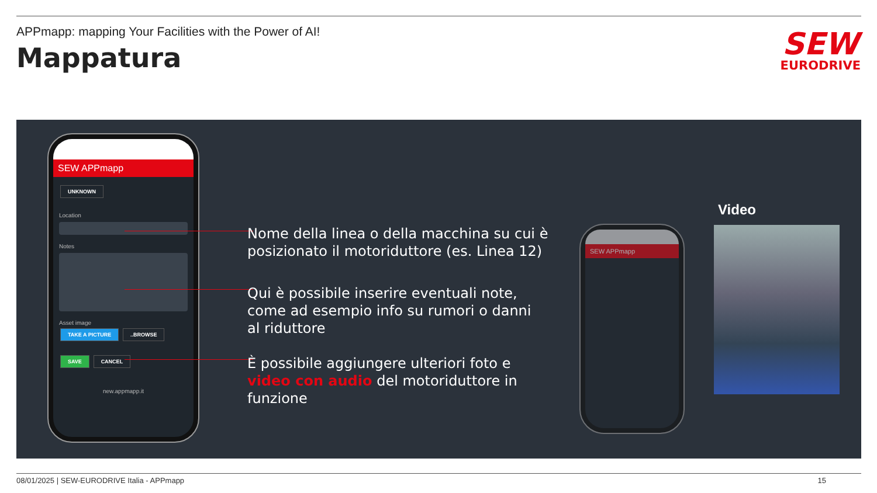APPmapp: mapping Your Facilities with the Power of AI!
Mappatura
SEW
EURODRIVE
SEW APPmapp
UNKNOWN
Location
Notes
Asset image
TAKE A PICTURE ..BROWSE
SAVE CANCEL
new.appmapp.it
Nome della linea o della macchina su cui è
posizionato il motoriduttore (es. Linea 12)
Qui è possibile inserire eventuali note,
come ad esempio info su rumori o danni
al riduttore
È possibile aggiungere ulteriori foto e
video con audio del motoriduttore in
funzione
SEW APPmapp
Video
08/01/2025 | SEW-EURODRIVE Italia - APPmapp 15